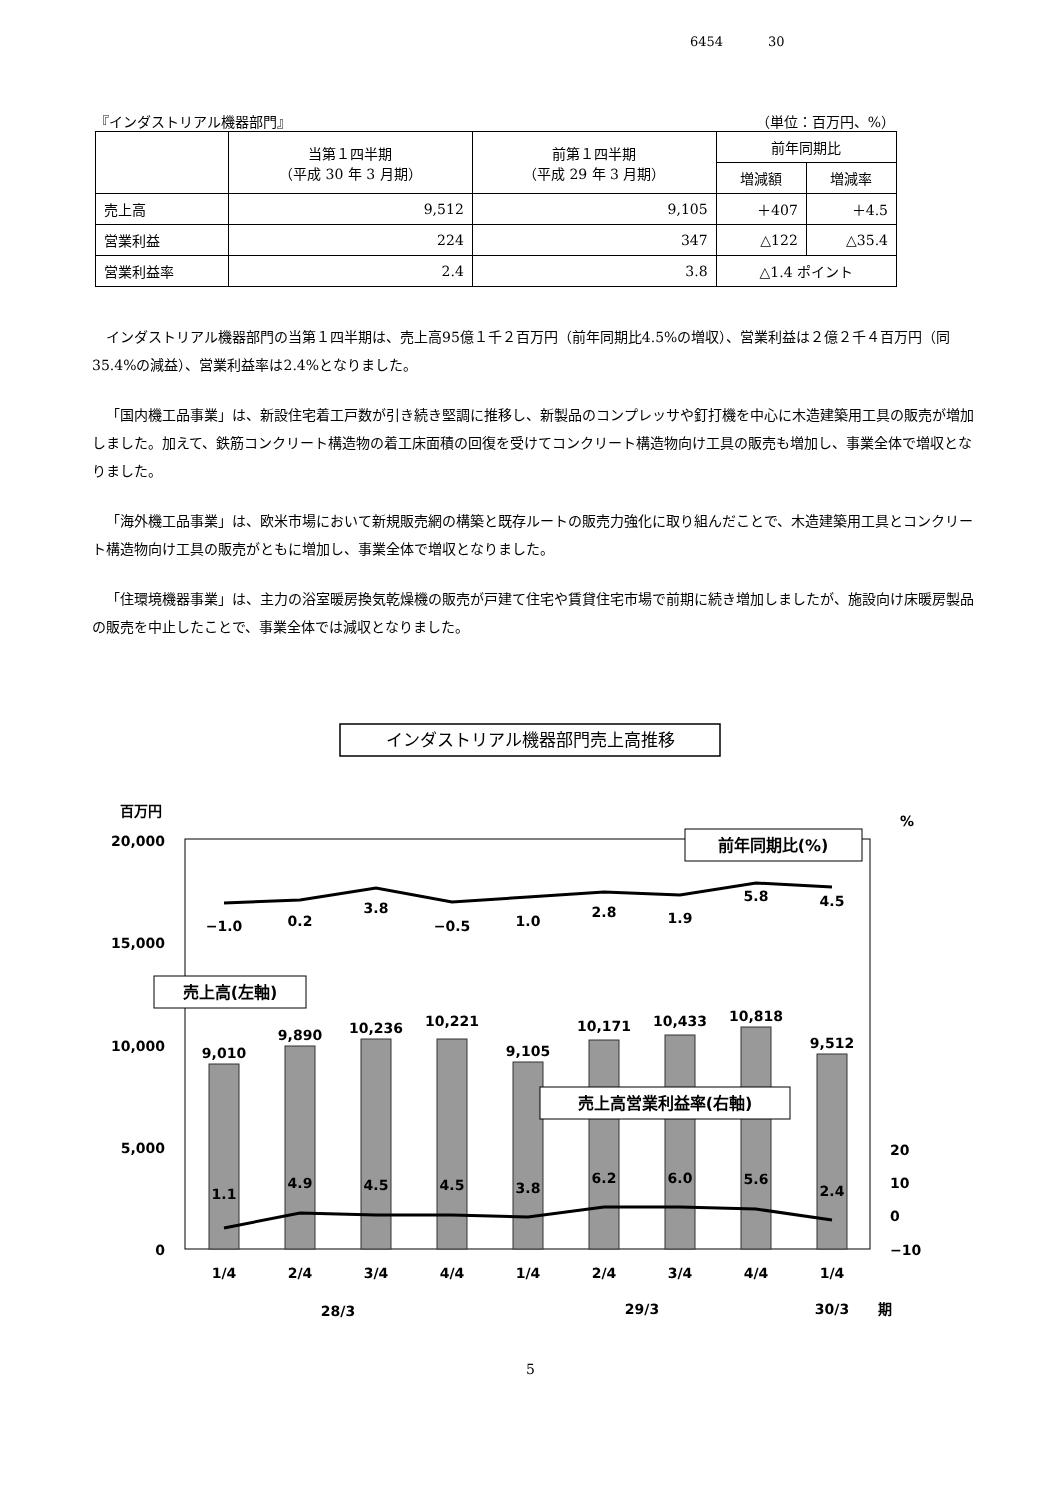6454 30
『インダストリアル機器部門』 （単位：百万円、%）
| | 当第１四半期 （平成 30 年 3 月期） | 前第１四半期 （平成 29 年 3 月期） | 前年同期比 | |
| --- | --- | --- | --- | --- |
| | | | 増減額 | 増減率 |
| 売上高 | 9,512 | 9,105 | ＋407 | ＋4.5 |
| 営業利益 | 224 | 347 | △122 | △35.4 |
| 営業利益率 | 2.4 | 3.8 | △1.4 ポイント | |
インダストリアル機器部門の当第１四半期は、売上高95億１千２百万円（前年同期比4.5%の増収）、営業利益は２億２千４百万円（同35.4%の減益）、営業利益率は2.4%となりました。
「国内機工品事業」は、新設住宅着工戸数が引き続き堅調に推移し、新製品のコンプレッサや釘打機を中心に木造建築用工具の販売が増加しました。加えて、鉄筋コンクリート構造物の着工床面積の回復を受けてコンクリート構造物向け工具の販売も増加し、事業全体で増収となりました。
「海外機工品事業」は、欧米市場において新規販売網の構築と既存ルートの販売力強化に取り組んだことで、木造建築用工具とコンクリート構造物向け工具の販売がともに増加し、事業全体で増収となりました。
「住環境機器事業」は、主力の浴室暖房換気乾燥機の販売が戸建て住宅や賃貸住宅市場で前期に続き増加しましたが、施設向け床暖房製品の販売を中止したことで、事業全体では減収となりました。
インダストリアル機器部門売上高推移
百万円
%
20,000
15,000
10,000
5,000
0
20
10
0
−10
9,010
9,890
10,236
10,221
9,105
10,171
10,433
10,818
9,512
−1.0
0.2
3.8
−0.5
1.0
2.8
1.9
5.8
4.5
1.1
4.9
4.5
4.5
3.8
6.2
6.0
5.6
2.4
前年同期比(%)
売上高(左軸)
売上高営業利益率(右軸)
1/4
2/4
3/4
4/4
1/4
2/4
3/4
4/4
1/4
28/3
29/3
30/3
期
5